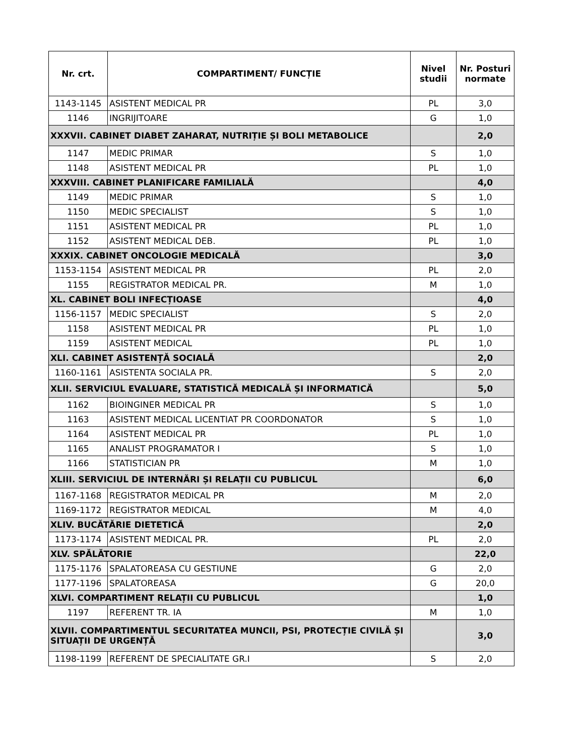| Nr. crt. | COMPARTIMENT/ FUNCȚIE | Nivel studii | Nr. Posturi normate |
| --- | --- | --- | --- |
| 1143-1145 | ASISTENT MEDICAL PR | PL | 3,0 |
| 1146 | INGRIJITOARE | G | 1,0 |
| XXXVII. CABINET DIABET ZAHARAT, NUTRIȚIE ȘI BOLI METABOLICE | | | 2,0 |
| 1147 | MEDIC PRIMAR | S | 1,0 |
| 1148 | ASISTENT MEDICAL PR | PL | 1,0 |
| XXXVIII. CABINET PLANIFICARE FAMILIALĂ | | | 4,0 |
| 1149 | MEDIC PRIMAR | S | 1,0 |
| 1150 | MEDIC SPECIALIST | S | 1,0 |
| 1151 | ASISTENT MEDICAL PR | PL | 1,0 |
| 1152 | ASISTENT MEDICAL DEB. | PL | 1,0 |
| XXXIX. CABINET ONCOLOGIE MEDICALĂ | | | 3,0 |
| 1153-1154 | ASISTENT MEDICAL PR | PL | 2,0 |
| 1155 | REGISTRATOR MEDICAL PR. | M | 1,0 |
| XL. CABINET BOLI INFECȚIOASE | | | 4,0 |
| 1156-1157 | MEDIC SPECIALIST | S | 2,0 |
| 1158 | ASISTENT MEDICAL PR | PL | 1,0 |
| 1159 | ASISTENT MEDICAL | PL | 1,0 |
| XLI. CABINET ASISTENȚĂ SOCIALĂ | | | 2,0 |
| 1160-1161 | ASISTENTA SOCIALA PR. | S | 2,0 |
| XLII. SERVICIUL EVALUARE, STATISTICĂ MEDICALĂ ȘI INFORMATICĂ | | | 5,0 |
| 1162 | BIOINGINER MEDICAL PR | S | 1,0 |
| 1163 | ASISTENT MEDICAL LICENTIAT PR COORDONATOR | S | 1,0 |
| 1164 | ASISTENT MEDICAL PR | PL | 1,0 |
| 1165 | ANALIST PROGRAMATOR I | S | 1,0 |
| 1166 | STATISTICIAN PR | M | 1,0 |
| XLIII. SERVICIUL DE INTERNĂRI ȘI RELAȚII CU PUBLICUL | | | 6,0 |
| 1167-1168 | REGISTRATOR MEDICAL PR | M | 2,0 |
| 1169-1172 | REGISTRATOR MEDICAL | M | 4,0 |
| XLIV. BUCĂTĂRIE DIETETICĂ | | | 2,0 |
| 1173-1174 | ASISTENT MEDICAL PR. | PL | 2,0 |
| XLV. SPĂLĂTORIE | | | 22,0 |
| 1175-1176 | SPALATOREASA CU GESTIUNE | G | 2,0 |
| 1177-1196 | SPALATOREASA | G | 20,0 |
| XLVI. COMPARTIMENT RELAȚII CU PUBLICUL | | | 1,0 |
| 1197 | REFERENT TR. IA | M | 1,0 |
| XLVII. COMPARTIMENTUL SECURITATEA MUNCII, PSI, PROTECȚIE CIVILĂ ȘI SITUAȚII DE URGENȚĂ | | | 3,0 |
| 1198-1199 | REFERENT DE SPECIALITATE GR.I | S | 2,0 |